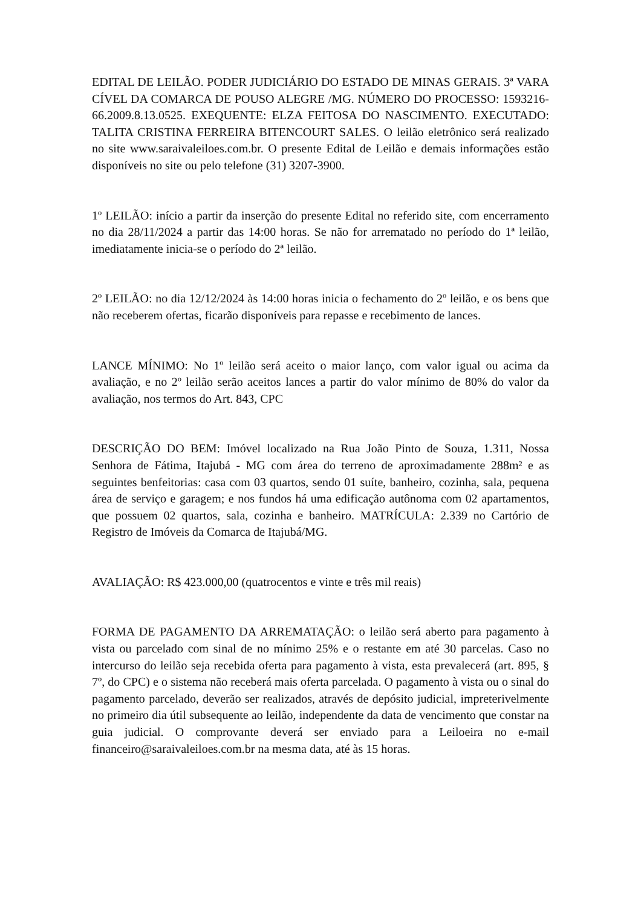EDITAL DE LEILÃO. PODER JUDICIÁRIO DO ESTADO DE MINAS GERAIS. 3ª VARA CÍVEL DA COMARCA DE POUSO ALEGRE /MG. NÚMERO DO PROCESSO: 1593216- 66.2009.8.13.0525. EXEQUENTE: ELZA FEITOSA DO NASCIMENTO. EXECUTADO: TALITA CRISTINA FERREIRA BITENCOURT SALES. O leilão eletrônico será realizado no site www.saraivaleiloes.com.br. O presente Edital de Leilão e demais informações estão disponíveis no site ou pelo telefone (31) 3207-3900.
1º LEILÃO: início a partir da inserção do presente Edital no referido site, com encerramento no dia 28/11/2024 a partir das 14:00 horas. Se não for arrematado no período do 1ª leilão, imediatamente inicia-se o período do 2ª leilão.
2º LEILÃO: no dia 12/12/2024 às 14:00 horas inicia o fechamento do 2º leilão, e os bens que não receberem ofertas, ficarão disponíveis para repasse e recebimento de lances.
LANCE MÍNIMO: No 1º leilão será aceito o maior lanço, com valor igual ou acima da avaliação, e no 2º leilão serão aceitos lances a partir do valor mínimo de 80% do valor da avaliação, nos termos do Art. 843, CPC
DESCRIÇÃO DO BEM: Imóvel localizado na Rua João Pinto de Souza, 1.311, Nossa Senhora de Fátima, Itajubá - MG com área do terreno de aproximadamente 288m² e as seguintes benfeitorias: casa com 03 quartos, sendo 01 suíte, banheiro, cozinha, sala, pequena área de serviço e garagem; e nos fundos há uma edificação autônoma com 02 apartamentos, que possuem 02 quartos, sala, cozinha e banheiro. MATRÍCULA: 2.339 no Cartório de Registro de Imóveis da Comarca de Itajubá/MG.
AVALIAÇÃO: R$ 423.000,00 (quatrocentos e vinte e três mil reais)
FORMA DE PAGAMENTO DA ARREMATAÇÃO: o leilão será aberto para pagamento à vista ou parcelado com sinal de no mínimo 25% e o restante em até 30 parcelas. Caso no intercurso do leilão seja recebida oferta para pagamento à vista, esta prevalecerá (art. 895, § 7º, do CPC) e o sistema não receberá mais oferta parcelada. O pagamento à vista ou o sinal do pagamento parcelado, deverão ser realizados, através de depósito judicial, impreterivelmente no primeiro dia útil subsequente ao leilão, independente da data de vencimento que constar na guia judicial. O comprovante deverá ser enviado para a Leiloeira no e-mail financeiro@saraivaleiloes.com.br na mesma data, até às 15 horas.